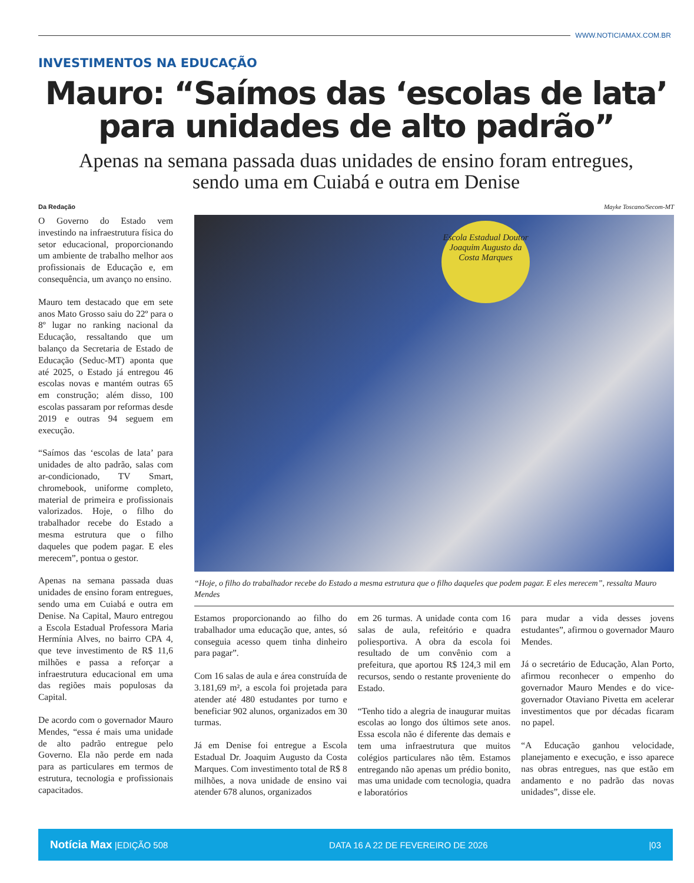WWW.NOTICIAMAX.COM.BR
INVESTIMENTOS NA EDUCAÇÃO
Mauro: “Saímos das ‘escolas de lata’
para unidades de alto padrão”
Apenas na semana passada duas unidades de ensino foram entregues,
sendo uma em Cuiabá e outra em Denise
Da Redação Mayke Toscano/Secom-MT
O Governo do Estado vem investindo na infraestrutura física do setor educacional, proporcionando um ambiente de trabalho melhor aos profissionais de Educação e, em consequência, um avanço no ensino.
Mauro tem destacado que em sete anos Mato Grosso saiu do 22º para o 8º lugar no ranking nacional da Educação, ressaltando que um balanço da Secretaria de Estado de Educação (Seduc-MT) aponta que até 2025, o Estado já entregou 46 escolas novas e mantém outras 65 em construção; além disso, 100 escolas passaram por reformas desde 2019 e outras 94 seguem em execução.
“Saímos das ‘escolas de lata’ para unidades de alto padrão, salas com ar-condicionado, TV Smart, chromebook, uniforme completo, material de primeira e profissionais valorizados. Hoje, o filho do trabalhador recebe do Estado a mesma estrutura que o filho daqueles que podem pagar. E eles merecem”, pontua o gestor.
Apenas na semana passada duas unidades de ensino foram entregues, sendo uma em Cuiabá e outra em Denise. Na Capital, Mauro entregou a Escola Estadual Professora Maria Hermínia Alves, no bairro CPA 4, que teve investimento de R$ 11,6 milhões e passa a reforçar a infraestrutura educacional em uma das regiões mais populosas da Capital.
De acordo com o governador Mauro Mendes, “essa é mais uma unidade de alto padrão entregue pelo Governo. Ela não perde em nada para as particulares em termos de estrutura, tecnologia e profissionais capacitados.
Escola Estadual Doutor Joaquim Augusto da Costa Marques
“Hoje, o filho do trabalhador recebe do Estado a mesma estrutura que o filho daqueles que podem pagar. E eles merecem”, ressalta Mauro Mendes
Estamos proporcionando ao filho do trabalhador uma educação que, antes, só conseguia acesso quem tinha dinheiro para pagar”.
Com 16 salas de aula e área construída de 3.181,69 m², a escola foi projetada para atender até 480 estudantes por turno e beneficiar 902 alunos, organizados em 30 turmas.
Já em Denise foi entregue a Escola Estadual Dr. Joaquim Augusto da Costa Marques. Com investimento total de R$ 8 milhões, a nova unidade de ensino vai atender 678 alunos, organizados
em 26 turmas. A unidade conta com 16 salas de aula, refeitório e quadra poliesportiva. A obra da escola foi resultado de um convênio com a prefeitura, que aportou R$ 124,3 mil em recursos, sendo o restante proveniente do Estado.
“Tenho tido a alegria de inaugurar muitas escolas ao longo dos últimos sete anos. Essa escola não é diferente das demais e tem uma infraestrutura que muitos colégios particulares não têm. Estamos entregando não apenas um prédio bonito, mas uma unidade com tecnologia, quadra e laboratórios
para mudar a vida desses jovens estudantes”, afirmou o governador Mauro Mendes.
Já o secretário de Educação, Alan Porto, afirmou reconhecer o empenho do governador Mauro Mendes e do vice-governador Otaviano Pivetta em acelerar investimentos que por décadas ficaram no papel.
“A Educação ganhou velocidade, planejamento e execução, e isso aparece nas obras entregues, nas que estão em andamento e no padrão das novas unidades”, disse ele.
Notícia Max |EDIÇÃO 508 DATA 16 A 22 DE FEVEREIRO DE 2026 |03